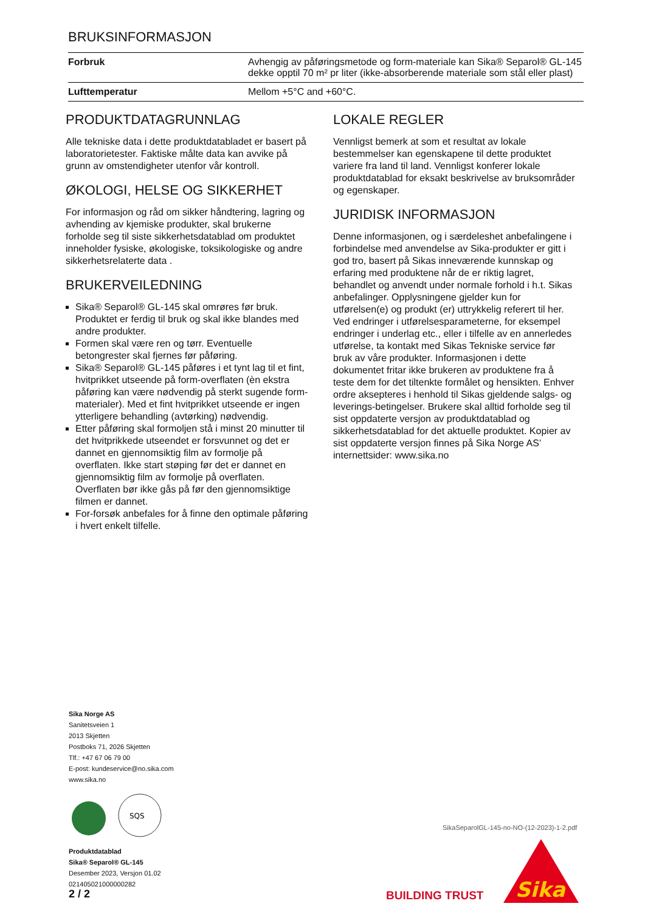BRUKSINFORMASJON
| Forbruk | Avhengig av påføringsmetode og form-materiale kan Sika® Separol® GL-145 dekke opptil 70 m² pr liter (ikke-absorberende materiale som stål eller plast) |
| Lufttemperatur | Mellom +5°C and +60°C. |
PRODUKTDATAGRUNNLAG
Alle tekniske data i dette produktdatabladet er basert på laboratorietester. Faktiske målte data kan avvike på grunn av omstendigheter utenfor vår kontroll.
ØKOLOGI, HELSE OG SIKKERHET
For informasjon og råd om sikker håndtering, lagring og avhending av kjemiske produkter, skal brukerne forholde seg til siste sikkerhetsdatablad om produktet inneholder fysiske, økologiske, toksikologiske og andre sikkerhetsrelaterte data .
BRUKERVEILEDNING
Sika® Separol® GL-145 skal omrøres før bruk. Produktet er ferdig til bruk og skal ikke blandes med andre produkter.
Formen skal være ren og tørr. Eventuelle betongrester skal fjernes før påføring.
Sika® Separol® GL-145 påføres i et tynt lag til et fint, hvitprikket utseende på form-overflaten (èn ekstra påføring kan være nødvendig på sterkt sugende form-materialer). Med et fint hvitprikket utseende er ingen ytterligere behandling (avtørking) nødvendig.
Etter påføring skal formoljen stå i minst 20 minutter til det hvitprikkede utseendet er forsvunnet og det er dannet en gjennomsiktig film av formolje på overflaten. Ikke start støping før det er dannet en gjennomsiktig film av formolje på overflaten. Overflaten bør ikke gås på før den gjennomsiktige filmen er dannet.
For-forsøk anbefales for å finne den optimale påføring i hvert enkelt tilfelle.
LOKALE REGLER
Vennligst bemerk at som et resultat av lokale bestemmelser kan egenskapene til dette produktet variere fra land til land. Vennligst konferer lokale produktdatablad for eksakt beskrivelse av bruksområder og egenskaper.
JURIDISK INFORMASJON
Denne informasjonen, og i særdeleshet anbefalingene i forbindelse med anvendelse av Sika-produkter er gitt i god tro, basert på Sikas inneværende kunnskap og erfaring med produktene når de er riktig lagret, behandlet og anvendt under normale forhold i h.t. Sikas anbefalinger. Opplysningene gjelder kun for utførelsen(e) og produkt (er) uttrykkelig referert til her. Ved endringer i utførelsesparameterne, for eksempel endringer i underlag etc., eller i tilfelle av en annerledes utførelse, ta kontakt med Sikas Tekniske service før bruk av våre produkter. Informasjonen i dette dokumentet fritar ikke brukeren av produktene fra å teste dem for det tiltenkte formålet og hensikten. Enhver ordre aksepteres i henhold til Sikas gjeldende salgs- og leverings-betingelser. Brukere skal alltid forholde seg til sist oppdaterte versjon av produktdatablad og sikkerhetsdatablad for det aktuelle produktet. Kopier av sist oppdaterte versjon finnes på Sika Norge AS’ internettsider: www.sika.no
Sika Norge AS
Sanitetsveien 1
2013 Skjetten
Postboks 71, 2026 Skjetten
Tlf.: +47 67 06 79 00
E-post: kundeservice@no.sika.com
www.sika.no
SQS
Produktdatablad
Sika® Separol® GL-145
Desember 2023, Versjon 01.02
021405021000000282
SikaSeparolGL-145-no-NO-(12-2023)-1-2.pdf
2 / 2 BUILDING TRUST
Sika